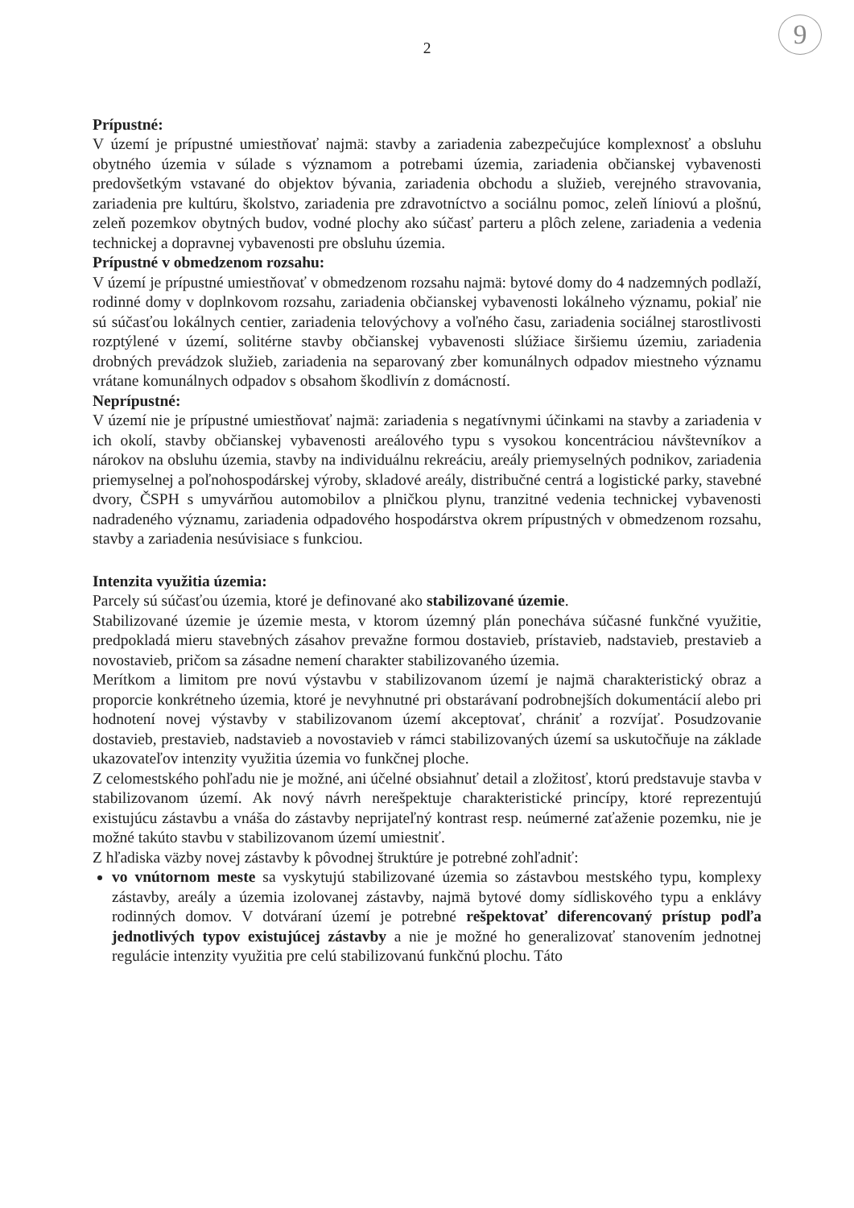9
2
Prípustné:
V území je prípustné umiestňovať najmä: stavby a zariadenia zabezpečujúce komplexnosť a obsluhu obytného územia v súlade s významom a potrebami územia, zariadenia občianskej vybavenosti predovšetkým vstavané do objektov bývania, zariadenia obchodu a služieb, verejného stravovania, zariadenia pre kultúru, školstvo, zariadenia pre zdravotníctvo a sociálnu pomoc, zeleň líniovú a plošnú, zeleň pozemkov obytných budov, vodné plochy ako súčasť parteru a plôch zelene, zariadenia a vedenia technickej a dopravnej vybavenosti pre obsluhu územia.
Prípustné v obmedzenom rozsahu:
V území je prípustné umiestňovať v obmedzenom rozsahu najmä: bytové domy do 4 nadzemných podlaží, rodinné domy v doplnkovom rozsahu, zariadenia občianskej vybavenosti lokálneho významu, pokiaľ nie sú súčasťou lokálnych centier, zariadenia telovýchovy a voľného času, zariadenia sociálnej starostlivosti rozptýlené v území, solitérne stavby občianskej vybavenosti slúžiace širšiemu územiu, zariadenia drobných prevádzok služieb, zariadenia na separovaný zber komunálnych odpadov miestneho významu vrátane komunálnych odpadov s obsahom škodlivín z domácností.
Neprípustné:
V území nie je prípustné umiestňovať najmä: zariadenia s negatívnymi účinkami na stavby a zariadenia v ich okolí, stavby občianskej vybavenosti areálového typu s vysokou koncentráciou návštevníkov a nárokov na obsluhu územia, stavby na individuálnu rekreáciu, areály priemyselných podnikov, zariadenia priemyselnej a poľnohospodárskej výroby, skladové areály, distribučné centrá a logistické parky, stavebné dvory, ČSPH s umyvárňou automobilov a plničkou plynu, tranzitné vedenia technickej vybavenosti nadradeného významu, zariadenia odpadového hospodárstva okrem prípustných v obmedzenom rozsahu, stavby a zariadenia nesúvisiace s funkciou.
Intenzita využitia územia:
Parcely sú súčasťou územia, ktoré je definované ako stabilizované územie.
Stabilizované územie je územie mesta, v ktorom územný plán ponecháva súčasné funkčné využitie, predpokladá mieru stavebných zásahov prevažne formou dostavieb, prístavieb, nadstavieb, prestavieb a novostavieb, pričom sa zásadne nemení charakter stabilizovaného územia.
Merítkom a limitom pre novú výstavbu v stabilizovanom území je najmä charakteristický obraz a proporcie konkrétneho územia, ktoré je nevyhnutné pri obstarávaní podrobnejších dokumentácií alebo pri hodnotení novej výstavby v stabilizovanom území akceptovať, chrániť a rozvíjať. Posudzovanie dostavieb, prestavieb, nadstavieb a novostavieb v rámci stabilizovaných území sa uskutočňuje na základe ukazovateľov intenzity využitia územia vo funkčnej ploche.
Z celomestského pohľadu nie je možné, ani účelné obsiahnuť detail a zložitosť, ktorú predstavuje stavba v stabilizovanom území. Ak nový návrh nerešpektuje charakteristické princípy, ktoré reprezentujú existujúcu zástavbu a vnáša do zástavby neprijateľný kontrast resp. neúmerné zaťaženie pozemku, nie je možné takúto stavbu v stabilizovanom území umiestniť.
Z hľadiska väzby novej zástavby k pôvodnej štruktúre je potrebné zohľadniť:
vo vnútornom meste sa vyskytujú stabilizované územia so zástavbou mestského typu, komplexy zástavby, areály a územia izolovanej zástavby, najmä bytové domy sídliskového typu a enklávy rodinných domov. V dotváraní území je potrebné rešpektovať diferencovaný prístup podľa jednotlivých typov existujúcej zástavby a nie je možné ho generalizovať stanovením jednotnej regulácie intenzity využitia pre celú stabilizovanú funkčnú plochu. Táto